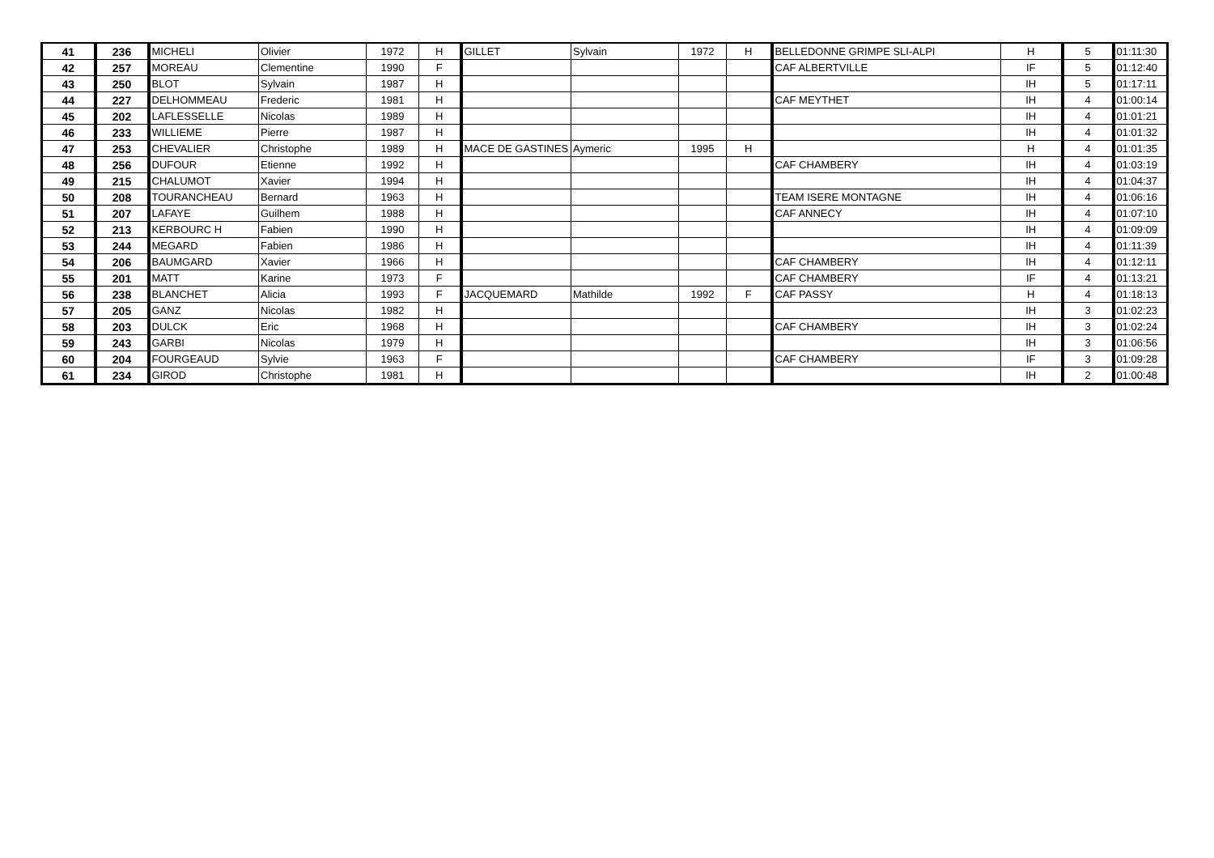| 41 | 236 | MICHELI | Olivier | 1972 | H | GILLET | Sylvain | 1972 | H | BELLEDONNE GRIMPE SLI-ALPI | H | 5 | 01:11:30 |
| 42 | 257 | MOREAU | Clementine | 1990 | F | | | | | CAF ALBERTVILLE | IF | 5 | 01:12:40 |
| 43 | 250 | BLOT | Sylvain | 1987 | H | | | | | | IH | 5 | 01:17:11 |
| 44 | 227 | DELHOMMEAU | Frederic | 1981 | H | | | | | CAF MEYTHET | IH | 4 | 01:00:14 |
| 45 | 202 | LAFLESSELLE | Nicolas | 1989 | H | | | | | | IH | 4 | 01:01:21 |
| 46 | 233 | WILLIEME | Pierre | 1987 | H | | | | | | IH | 4 | 01:01:32 |
| 47 | 253 | CHEVALIER | Christophe | 1989 | H | MACE DE GASTINES | Aymeric | 1995 | H | | H | 4 | 01:01:35 |
| 48 | 256 | DUFOUR | Etienne | 1992 | H | | | | | CAF CHAMBERY | IH | 4 | 01:03:19 |
| 49 | 215 | CHALUMOT | Xavier | 1994 | H | | | | | | IH | 4 | 01:04:37 |
| 50 | 208 | TOURANCHEAU | Bernard | 1963 | H | | | | | TEAM ISERE MONTAGNE | IH | 4 | 01:06:16 |
| 51 | 207 | LAFAYE | Guilhem | 1988 | H | | | | | CAF ANNECY | IH | 4 | 01:07:10 |
| 52 | 213 | KERBOURC H | Fabien | 1990 | H | | | | | | IH | 4 | 01:09:09 |
| 53 | 244 | MEGARD | Fabien | 1986 | H | | | | | | IH | 4 | 01:11:39 |
| 54 | 206 | BAUMGARD | Xavier | 1966 | H | | | | | CAF CHAMBERY | IH | 4 | 01:12:11 |
| 55 | 201 | MATT | Karine | 1973 | F | | | | | CAF CHAMBERY | IF | 4 | 01:13:21 |
| 56 | 238 | BLANCHET | Alicia | 1993 | F | JACQUEMARD | Mathilde | 1992 | F | CAF PASSY | H | 4 | 01:18:13 |
| 57 | 205 | GANZ | Nicolas | 1982 | H | | | | | | IH | 3 | 01:02:23 |
| 58 | 203 | DULCK | Eric | 1968 | H | | | | | CAF CHAMBERY | IH | 3 | 01:02:24 |
| 59 | 243 | GARBI | Nicolas | 1979 | H | | | | | | IH | 3 | 01:06:56 |
| 60 | 204 | FOURGEAUD | Sylvie | 1963 | F | | | | | CAF CHAMBERY | IF | 3 | 01:09:28 |
| 61 | 234 | GIROD | Christophe | 1981 | H | | | | | | IH | 2 | 01:00:48 |